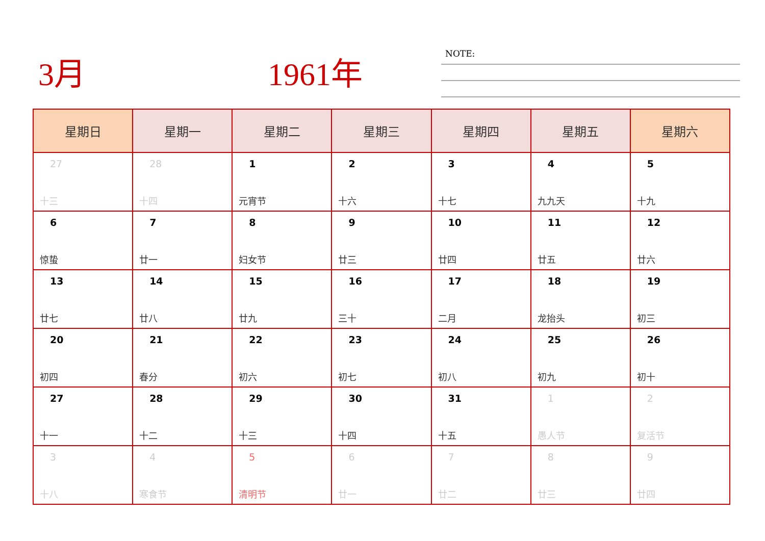3月 1961年
NOTE:
| 星期日 | 星期一 | 星期二 | 星期三 | 星期四 | 星期五 | 星期六 |
| --- | --- | --- | --- | --- | --- | --- |
| 27 十三 | 28 十四 | 1 元宵节 | 2 十六 | 3 十七 | 4 九九天 | 5 十九 |
| 6 惊蛰 | 7 廿一 | 8 妇女节 | 9 廿三 | 10 廿四 | 11 廿五 | 12 廿六 |
| 13 廿七 | 14 廿八 | 15 廿九 | 16 三十 | 17 二月 | 18 龙抬头 | 19 初三 |
| 20 初四 | 21 春分 | 22 初六 | 23 初七 | 24 初八 | 25 初九 | 26 初十 |
| 27 十一 | 28 十二 | 29 十三 | 30 十四 | 31 十五 | 1 愚人节 | 2 复活节 |
| 3 十八 | 4 寒食节 | 5 清明节 | 6 廿一 | 7 廿二 | 8 廿三 | 9 廿四 |